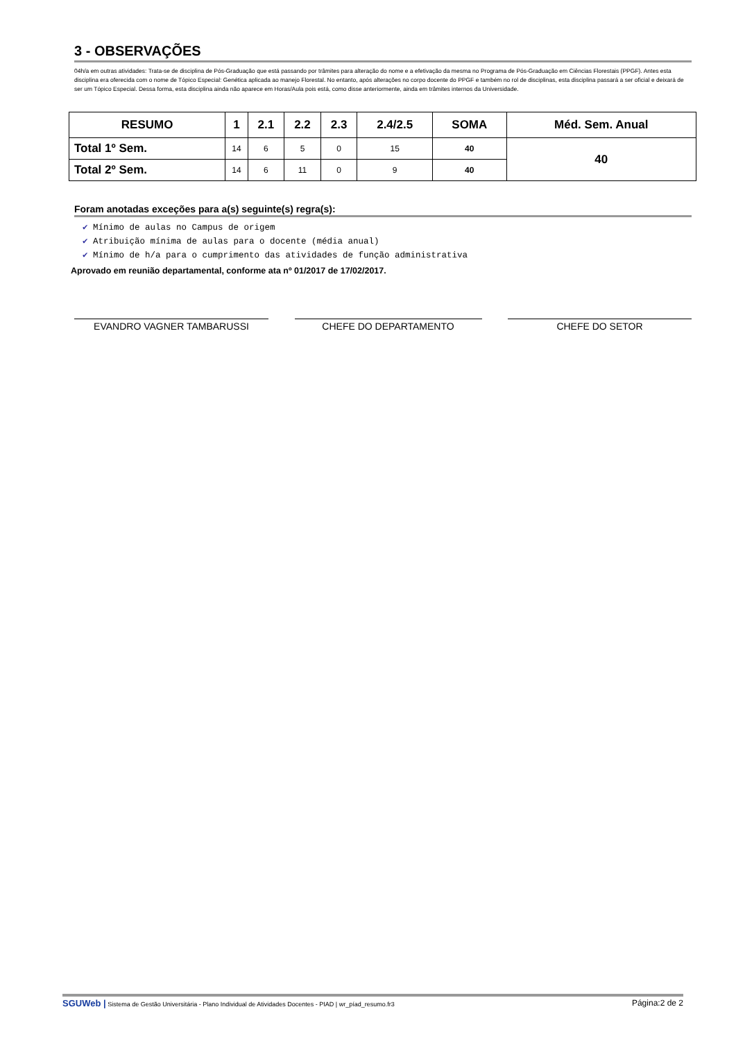3 - OBSERVAÇÕES
04h/a em outras atividades: Trata-se de disciplina de Pós-Graduação que está passando por trâmites para alteração do nome e a efetivação da mesma no Programa de Pós-Graduação em Ciências Florestais (PPGF). Antes esta disciplina era oferecida com o nome de Tópico Especial: Genética aplicada ao manejo Florestal. No entanto, após alterações no corpo docente do PPGF e também no rol de disciplinas, esta disciplina passará a ser oficial e deixará de ser um Tópico Especial. Dessa forma, esta disciplina ainda não aparece em Horas/Aula pois está, como disse anteriormente, ainda em trâmites internos da Universidade.
| RESUMO | 1 | 2.1 | 2.2 | 2.3 | 2.4/2.5 | SOMA | Méd. Sem. Anual |
| --- | --- | --- | --- | --- | --- | --- | --- |
| Total 1º Sem. | 14 | 6 | 5 | 0 | 15 | 40 | 40 |
| Total 2º Sem. | 14 | 6 | 11 | 0 | 9 | 40 | |
Foram anotadas exceções para a(s) seguinte(s) regra(s):
✔ Mínimo de aulas no Campus de origem
✔ Atribuição mínima de aulas para o docente (média anual)
✔ Mínimo de h/a para o cumprimento das atividades de função administrativa
Aprovado em reunião departamental, conforme ata nº 01/2017 de 17/02/2017.
EVANDRO VAGNER TAMBARUSSI CHEFE DO DEPARTAMENTO CHEFE DO SETOR
SGUWeb | Sistema de Gestão Universitária - Plano Individual de Atividades Docentes - PIAD | wr_píad_resumo.fr3
Página:2 de 2